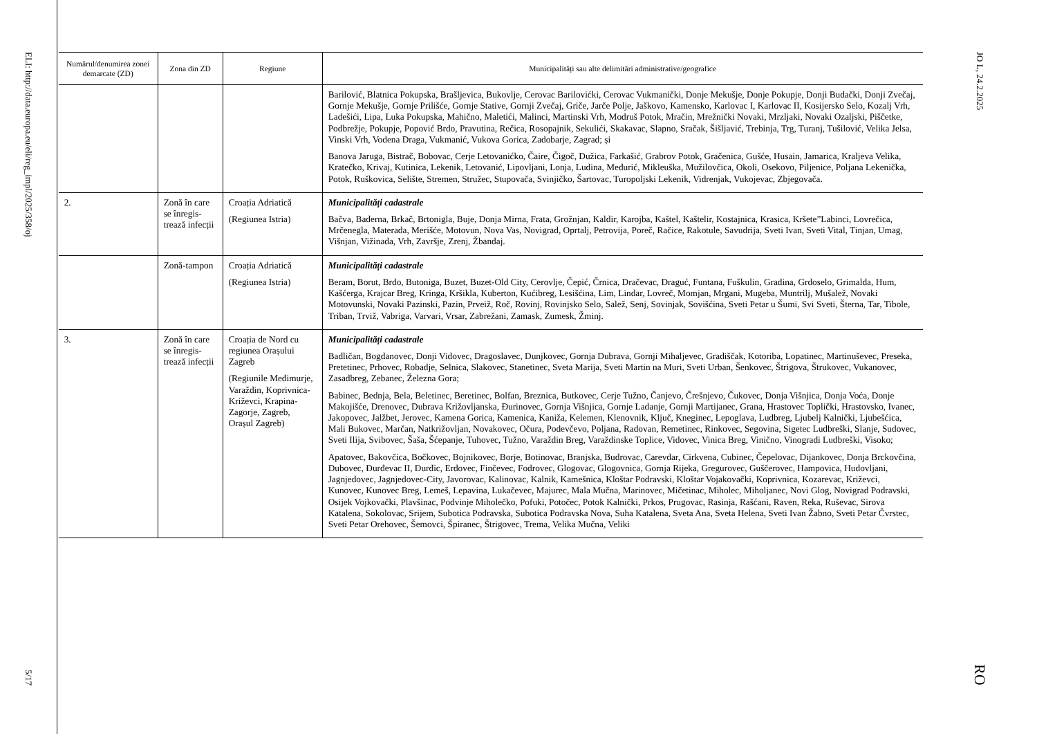ELI: http://data.europa.eu/eli/reg_impl/2025/358/oj
5/17
| Numărul/denumirea zonei demarcate (ZD) | Zona din ZD | Regiune | Municipalități sau alte delimitări administrative/geografice |
| --- | --- | --- | --- |
| | | | Barilović, Blatnica Pokupska, Brašljevica, Bukovlje, Cerovac Barilovićki, Cerovac Vukmanički, Donje Mekušje, Donje Pokupje, Donji Budački, Donji Zvečaj, Gornje Mekušje, Gornje Prilišće, Gornje Stative, Gornji Zvečaj, Griče, Jarče Polje, Jaškovo, Kamensko, Karlovac I, Karlovac II, Kosijersko Selo, Kozalj Vrh, Ladešići, Lipa, Luka Pokupska, Mahično, Maletići, Malinci, Martinski Vrh, Modruš Potok, Mračin, Mrežnički Novaki, Mrzljaki, Novaki Ozaljski, Piščetke, Podbrežje, Pokupje, Popović Brdo, Pravutina, Rečica, Rosopajnik, Sekulići, Skakavac, Slapno, Sračak, Šišljavić, Trebinja, Trg, Turanj, Tušilović, Velika Jelsa, Vinski Vrh, Vodena Draga, Vukmanić, Vukova Gorica, Zadobarje, Zagrad; și Banova Jaruga, Bistrač, Bobovac, Cerje Letovanićko, Čaire, Čigoč, Dužica, Farkašić, Grabrov Potok, Gračenica, Gušće, Husain, Jamarica, Kraljeva Velika, Kratečko, Krivaj, Kutinica, Lekenik, Letovanić, Lipovljani, Lonja, Ludina, Međurić, Mikleuška, Mužilovčica, Okoli, Osekovo, Piljenice, Poljana Lekenička, Potok, Ruškovica, Selište, Stremen, Stružec, Stupovača, Svinjičko, Šartovac, Turopoljski Lekenik, Vidrenjak, Vukojevac, Zbjegovača. |
| 2. | Zonă în care se înregis-trează infecții | Croația Adriatică (Regiunea Istria) | Municipalități cadastrale Bačva, Baderna, Brkač, Brtonigla, Buje, Donja Mirna, Frata, Grožnjan, Kaldir, Karojba, Kaštel, Kaštelir, Kostajnica, Krasica, Kršete”Labinci, Lovrečica, Mrčenegla, Materada, Merišće, Motovun, Nova Vas, Novigrad, Oprtalj, Petrovija, Poreč, Račice, Rakotule, Savudrija, Sveti Ivan, Sveti Vital, Tinjan, Umag, Višnjan, Vižinada, Vrh, Završje, Zrenj, Žbandaj. |
| | Zonă-tampon | Croația Adriatică (Regiunea Istria) | Municipalități cadastrale Beram, Borut, Brdo, Butoniga, Buzet, Buzet-Old City, Cerovlje, Čepić, Črnica, Dračevac, Draguć, Funtana, Fuškulin, Gradina, Grdoselo, Grimalda, Hum, Kašćerga, Krajcar Breg, Kringa, Kršikla, Kuberton, Kućibreg, Lesišćina, Lim, Lindar, Lovreč, Momjan, Mrgani, Mugeba, Muntrilj, Mušalež, Novaki Motovunski, Novaki Pazinski, Pazin, Prveiž, Roč, Rovinj, Rovinjsko Selo, Salež, Senj, Sovinjak, Sovišćina, Sveti Petar u Šumi, Svi Sveti, Šterna, Tar, Tibole, Triban, Trviž, Vabriga, Varvari, Vrsar, Zabrežani, Zamask, Zumesk, Žminj. |
| 3. | Zonă în care se înregis-trează infecții | Croația de Nord cu regiunea Orașului Zagreb (Regiunile Međimurje, Varaždin, Koprivnica-Križevci, Krapina-Zagorje, Zagreb, Orașul Zagreb) | Municipalități cadastrale Badličan, Bogdanovec, Donji Vidovec, Dragoslavec, Dunjkovec, Gornja Dubrava, Gornji Mihaljevec, Gradiščak, Kotoriba, Lopatinec, Martinuševec, Preseka, Pretetinec, Prhovec, Robadje, Selnica, Slakovec, Stanetinec, Sveta Marija, Sveti Martin na Muri, Sveti Urban, Šenkovec, Štrigova, Štrukovec, Vukanovec, Zasadbreg, Zebanec, Železna Gora; Babinec, Bednja, Bela, Beletinec, Beretinec, Bolfan, Breznica, Butkovec, Cerje Tužno, Čanjevo, Črešnjevo, Čukovec, Donja Višnjica, Donja Voća, Donje Makojišće, Drenovec, Dubrava Križovljanska, Đurinovec, Gornja Višnjica, Gornje Ladanje, Gornji Martijanec, Grana, Hrastovec Toplički, Hrastovsko, Ivanec, Jakopovec, Jalžbet, Jerovec, Kamena Gorica, Kamenica, Kaniža, Kelemen, Klenovnik, Ključ, Kneginec, Lepoglava, Ludbreg, Ljubelj Kalnički, Ljubešćica, Mali Bukovec, Marčan, Natkrižovljan, Novakovec, Očura, Podevčevo, Poljana, Radovan, Remetinec, Rinkovec, Segovina, Sigetec Ludbreški, Slanje, Sudovec, Sveti Ilija, Svibovec, Šaša, Šćepanje, Tuhovec, Tužno, Varaždin Breg, Varaždinske Toplice, Vidovec, Vinica Breg, Vinično, Vinogradi Ludbreški, Visoko; Apatovec, Bakovčica, Bočkovec, Bojnikovec, Borje, Botinovac, Branjska, Budrovac, Carevdar, Cirkvena, Cubinec, Čepelovac, Dijankovec, Donja Brckovčina, Dubovec, Đurđevac II, Đurđic, Erdovec, Finčevec, Fodrovec, Glogovac, Glogovnica, Gornja Rijeka, Gregurovec, Guščerovec, Hampovica, Hudovljani, Jagnjedovec, Jagnjedovec-City, Javorovac, Kalinovac, Kalnik, Kamešnica, Kloštar Podravski, Kloštar Vojakovački, Koprivnica, Kozarevac, Križevci, Kunovec, Kunovec Breg, Lemeš, Lepavina, Lukačevec, Majurec, Mala Mučna, Marinovec, Mičetinac, Miholec, Miholjanec, Novi Glog, Novigrad Podravski, Osijek Vojkovački, Plavšinac, Podvinje Miholečko, Pofuki, Potočec, Potok Kalnički, Prkos, Prugovac, Rasinja, Rašćani, Raven, Reka, Ruševac, Sirova Katalena, Sokolovac, Srijem, Subotica Podravska, Subotica Podravska Nova, Suha Katalena, Sveta Ana, Sveta Helena, Sveti Ivan Žabno, Sveti Petar Čvrstec, Sveti Petar Orehovec, Šemovci, Špiranec, Štrigovec, Trema, Velika Mučna, Veliki |
JO L, 24.2.2025
RO